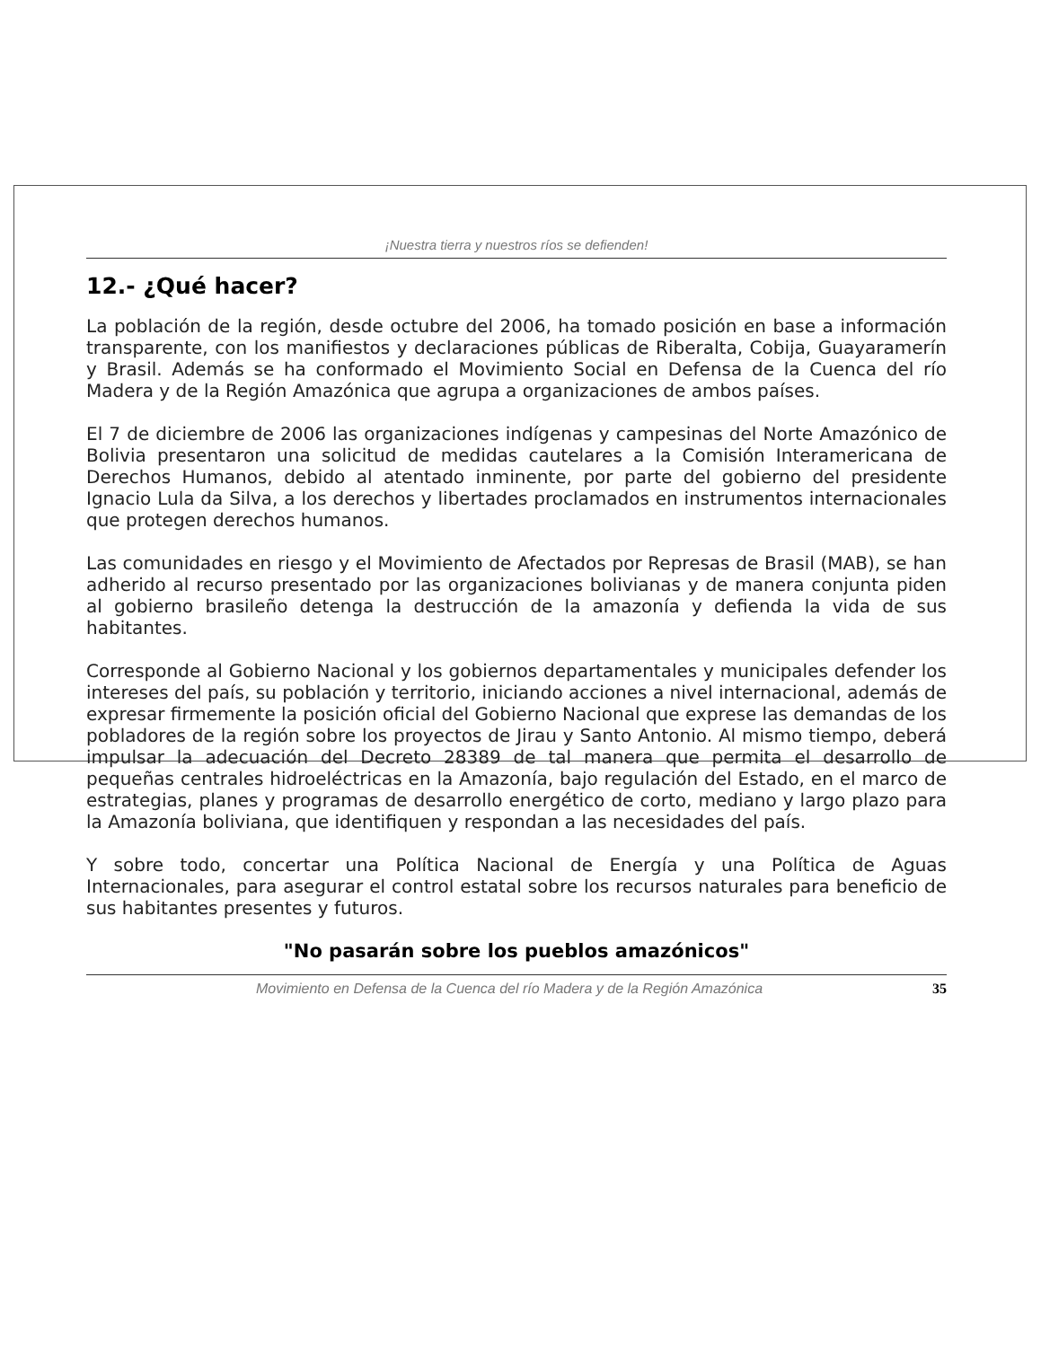¡Nuestra tierra y nuestros ríos se defienden!
12.- ¿Qué hacer?
La población de la región, desde octubre del 2006, ha tomado posición en base a información transparente, con los manifiestos y declaraciones públicas de Riberalta, Cobija, Guayaramerín y Brasil. Además se ha conformado el Movimiento Social en Defensa de la Cuenca del río Madera y de la Región Amazónica que agrupa a organizaciones de ambos países.
El 7 de diciembre de 2006 las organizaciones indígenas y campesinas del Norte Amazónico de Bolivia presentaron una solicitud de medidas cautelares a la Comisión Interamericana de Derechos Humanos, debido al atentado inminente, por parte del gobierno del presidente Ignacio Lula da Silva, a los derechos y libertades proclamados en instrumentos internacionales que protegen derechos humanos.
Las comunidades en riesgo y el Movimiento de Afectados por Represas de Brasil (MAB), se han adherido al recurso presentado por las organizaciones bolivianas y de manera conjunta piden al gobierno brasileño detenga la destrucción de la amazonía y defienda la vida de sus habitantes.
Corresponde al Gobierno Nacional y los gobiernos departamentales y municipales defender los intereses del país, su población y territorio, iniciando acciones a nivel internacional, además de expresar firmemente la posición oficial del Gobierno Nacional que exprese las demandas de los pobladores de la región sobre los proyectos de Jirau y Santo Antonio. Al mismo tiempo, deberá impulsar la adecuación del Decreto 28389 de tal manera que permita el desarrollo de pequeñas centrales hidroeléctricas en la Amazonía, bajo regulación del Estado, en el marco de estrategias, planes y programas de desarrollo energético de corto, mediano y largo plazo para la Amazonía boliviana, que identifiquen y respondan a las necesidades del país.
Y sobre todo, concertar una Política Nacional de Energía y una Política de Aguas Internacionales, para asegurar el control estatal sobre los recursos naturales para beneficio de sus habitantes presentes y futuros.
"No pasarán sobre los pueblos amazónicos"
Movimiento en Defensa de la Cuenca del río Madera y de la Región Amazónica 35